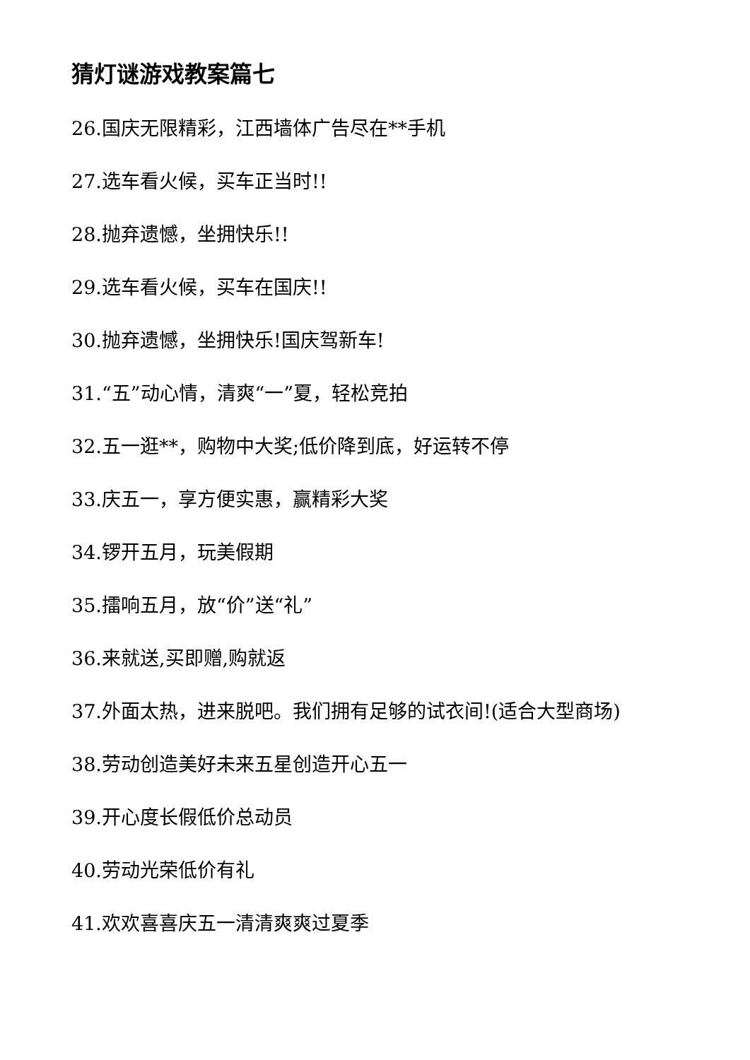猜灯谜游戏教案篇七
26.国庆无限精彩，江西墙体广告尽在**手机
27.选车看火候，买车正当时!!
28.抛弃遗憾，坐拥快乐!!
29.选车看火候，买车在国庆!!
30.抛弃遗憾，坐拥快乐!国庆驾新车!
31.“五”动心情，清爽“一”夏，轻松竞拍
32.五一逛**，购物中大奖;低价降到底，好运转不停
33.庆五一，享方便实惠，赢精彩大奖
34.锣开五月，玩美假期
35.擂响五月，放“价”送“礼”
36.来就送,买即赠,购就返
37.外面太热，进来脱吧。我们拥有足够的试衣间!(适合大型商场)
38.劳动创造美好未来五星创造开心五一
39.开心度长假低价总动员
40.劳动光荣低价有礼
41.欢欢喜喜庆五一清清爽爽过夏季